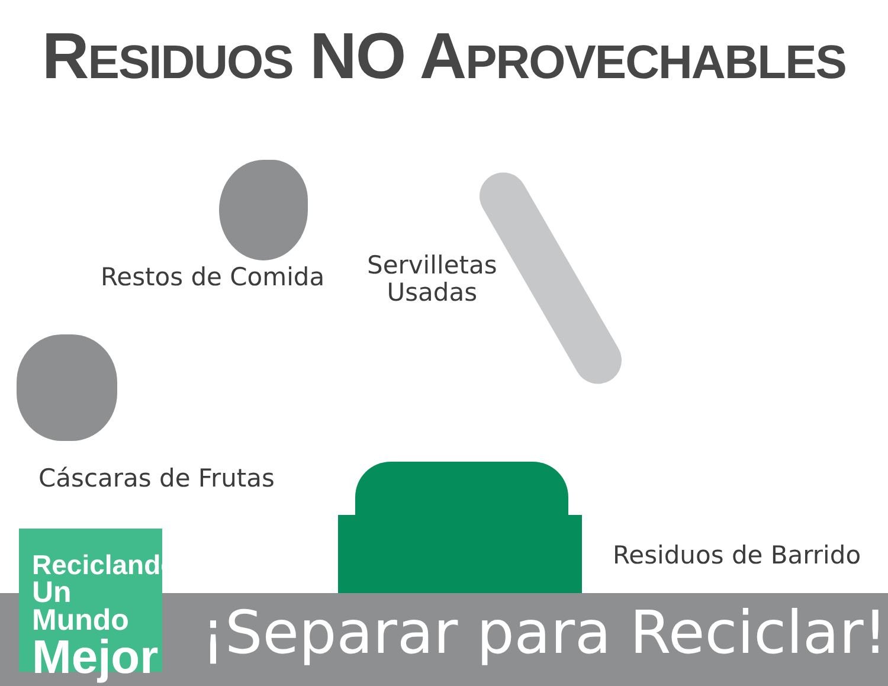RESIDUOS NO APROVECHABLES
Restos de Comida
Servilletas
Usadas
Cáscaras de Frutas
Residuos de Barrido
¡Separar para Reciclar!
Reciclando
Un Mundo
Mejor